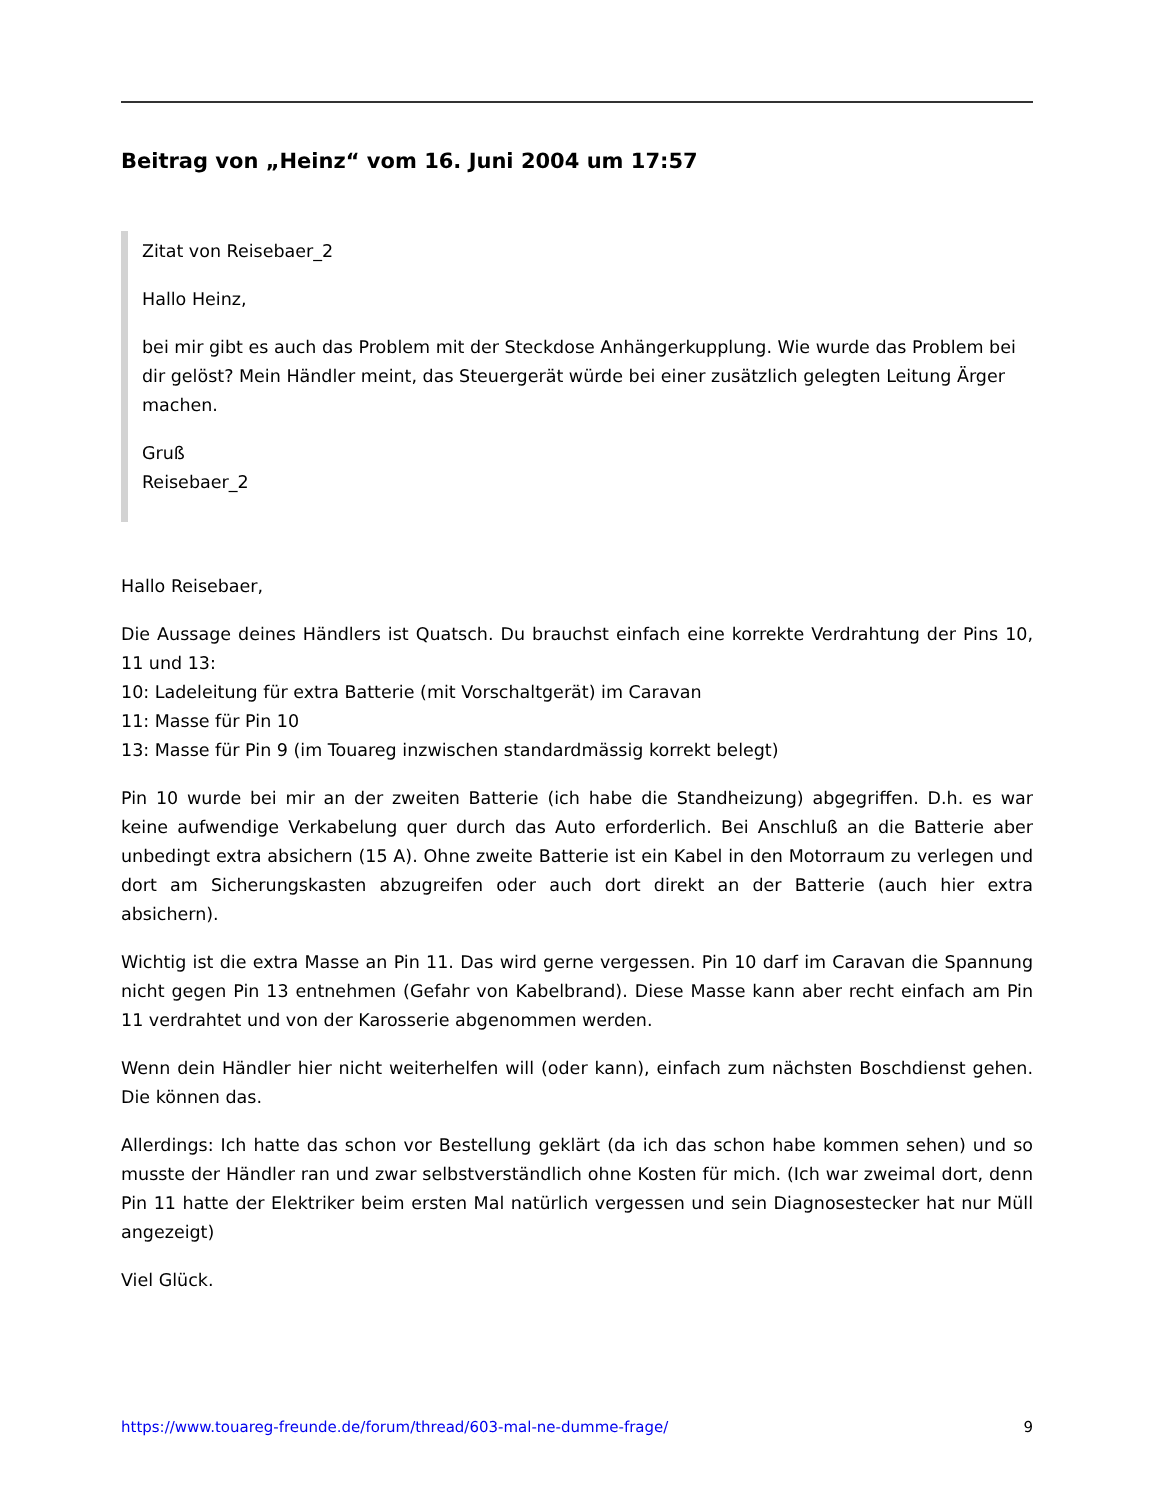Beitrag von „Heinz“ vom 16. Juni 2004 um 17:57
Zitat von Reisebaer_2
Hallo Heinz,
bei mir gibt es auch das Problem mit der Steckdose Anhängerkupplung. Wie wurde das Problem bei dir gelöst? Mein Händler meint, das Steuergerät würde bei einer zusätzlich gelegten Leitung Ärger machen.
Gruß
Reisebaer_2
Hallo Reisebaer,
Die Aussage deines Händlers ist Quatsch. Du brauchst einfach eine korrekte Verdrahtung der Pins 10, 11 und 13:
10: Ladeleitung für extra Batterie (mit Vorschaltgerät) im Caravan
11: Masse für Pin 10
13: Masse für Pin 9 (im Touareg inzwischen standardmässig korrekt belegt)
Pin 10 wurde bei mir an der zweiten Batterie (ich habe die Standheizung) abgegriffen. D.h. es war keine aufwendige Verkabelung quer durch das Auto erforderlich. Bei Anschluß an die Batterie aber unbedingt extra absichern (15 A). Ohne zweite Batterie ist ein Kabel in den Motorraum zu verlegen und dort am Sicherungskasten abzugreifen oder auch dort direkt an der Batterie (auch hier extra absichern).
Wichtig ist die extra Masse an Pin 11. Das wird gerne vergessen. Pin 10 darf im Caravan die Spannung nicht gegen Pin 13 entnehmen (Gefahr von Kabelbrand). Diese Masse kann aber recht einfach am Pin 11 verdrahtet und von der Karosserie abgenommen werden.
Wenn dein Händler hier nicht weiterhelfen will (oder kann), einfach zum nächsten Boschdienst gehen. Die können das.
Allerdings: Ich hatte das schon vor Bestellung geklärt (da ich das schon habe kommen sehen) und so musste der Händler ran und zwar selbstverständlich ohne Kosten für mich. (Ich war zweimal dort, denn Pin 11 hatte der Elektriker beim ersten Mal natürlich vergessen und sein Diagnosestecker hat nur Müll angezeigt)
Viel Glück.
https://www.touareg-freunde.de/forum/thread/603-mal-ne-dumme-frage/ 9